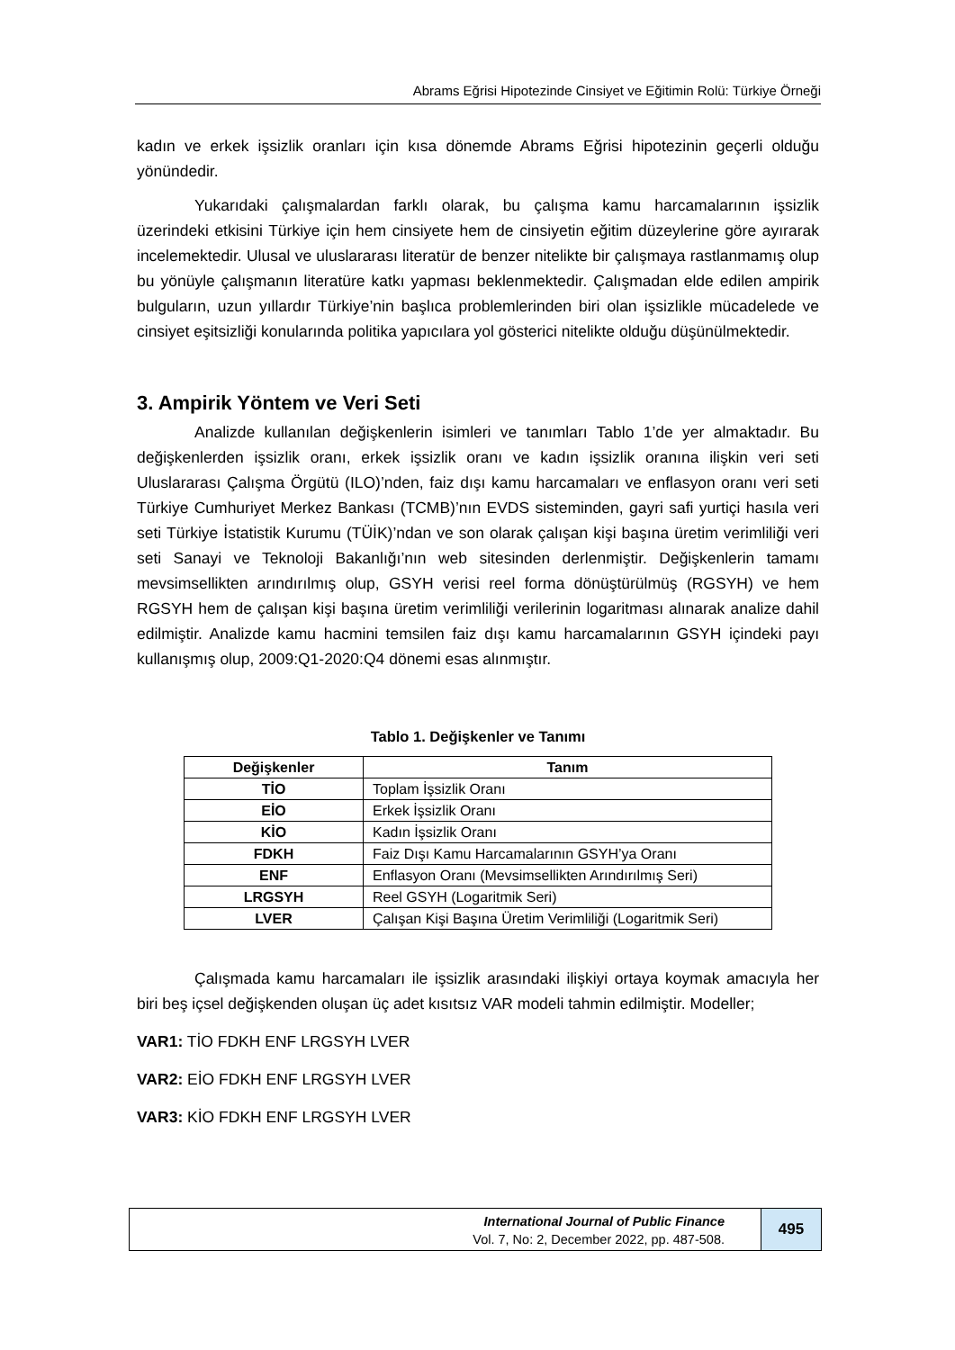Abrams Eğrisi Hipotezinde Cinsiyet ve Eğitimin Rolü: Türkiye Örneği
kadın ve erkek işsizlik oranları için kısa dönemde Abrams Eğrisi hipotezinin geçerli olduğu yönündedir.
Yukarıdaki çalışmalardan farklı olarak, bu çalışma kamu harcamalarının işsizlik üzerindeki etkisini Türkiye için hem cinsiyete hem de cinsiyetin eğitim düzeylerine göre ayırarak incelemektedir. Ulusal ve uluslararası literatür de benzer nitelikte bir çalışmaya rastlanmamış olup bu yönüyle çalışmanın literatüre katkı yapması beklenmektedir. Çalışmadan elde edilen ampirik bulguların, uzun yıllardır Türkiye’nin başlıca problemlerinden biri olan işsizlikle mücadelede ve cinsiyet eşitsizliği konularında politika yapıcılara yol gösterici nitelikte olduğu düşünülmektedir.
3. Ampirik Yöntem ve Veri Seti
Analizde kullanılan değişkenlerin isimleri ve tanımları Tablo 1’de yer almaktadır. Bu değişkenlerden işsizlik oranı, erkek işsizlik oranı ve kadın işsizlik oranına ilişkin veri seti Uluslararası Çalışma Örgütü (ILO)’nden, faiz dışı kamu harcamaları ve enflasyon oranı veri seti Türkiye Cumhuriyet Merkez Bankası (TCMB)’nın EVDS sisteminden, gayri safi yurtiçi hasıla veri seti Türkiye İstatistik Kurumu (TÜİK)’ndan ve son olarak çalışan kişi başına üretim verimliliği veri seti Sanayi ve Teknoloji Bakanlığı’nın web sitesinden derlenmiştir. Değişkenlerin tamamı mevsimsellikten arındırılmış olup, GSYH verisi reel forma dönüştürülmüş (RGSYH) ve hem RGSYH hem de çalışan kişi başına üretim verimliliği verilerinin logaritması alınarak analize dahil edilmiştir. Analizde kamu hacmini temsilen faiz dışı kamu harcamalarının GSYH içindeki payı kullanışmış olup, 2009:Q1-2020:Q4 dönemi esas alınmıştır.
Tablo 1. Değişkenler ve Tanımı
| Değişkenler | Tanım |
| --- | --- |
| TİO | Toplam İşsizlik Oranı |
| EİO | Erkek İşsizlik Oranı |
| KİO | Kadın İşsizlik Oranı |
| FDKH | Faiz Dışı Kamu Harcamalarının GSYH’ya Oranı |
| ENF | Enflasyon Oranı (Mevsimsellikten Arındırılmış Seri) |
| LRGSYH | Reel GSYH (Logaritmik Seri) |
| LVER | Çalışan Kişi Başına Üretim Verimliliği (Logaritmik Seri) |
Çalışmada kamu harcamaları ile işsizlik arasındaki ilişkiyi ortaya koymak amacıyla her biri beş içsel değişkenden oluşan üç adet kısıtsız VAR modeli tahmin edilmiştir. Modeller;
VAR1: TİO FDKH ENF LRGSYH LVER
VAR2: EİO FDKH ENF LRGSYH LVER
VAR3: KİO FDKH ENF LRGSYH LVER
International Journal of Public Finance
Vol. 7, No: 2, December 2022, pp. 487-508.
495